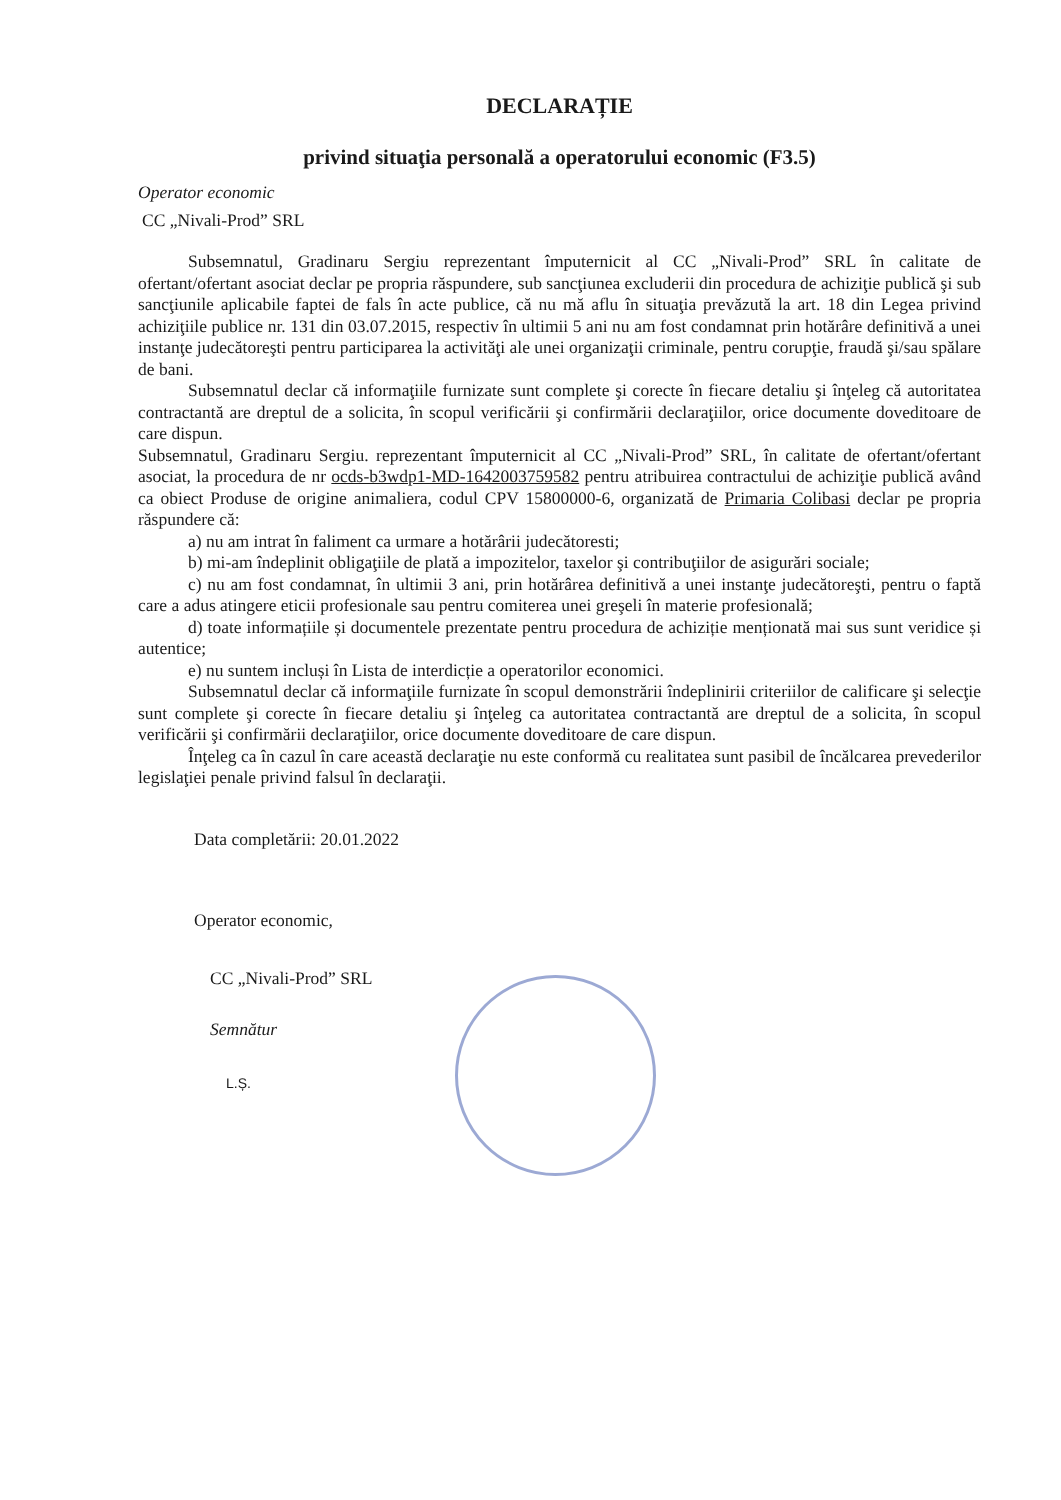DECLARAȚIE
privind situaţia personală a operatorului economic (F3.5)
Operator economic
CC „Nivali-Prod” SRL
Subsemnatul, Gradinaru Sergiu reprezentant împuternicit al CC „Nivali-Prod” SRL în calitate de ofertant/ofertant asociat declar pe propria răspundere, sub sancţiunea excluderii din procedura de achiziţie publică şi sub sancţiunile aplicabile faptei de fals în acte publice, că nu mă aflu în situaţia prevăzută la art. 18 din Legea privind achiziţiile publice nr. 131 din 03.07.2015, respectiv în ultimii 5 ani nu am fost condamnat prin hotărâre definitivă a unei instanţe judecătoreşti pentru participarea la activităţi ale unei organizaţii criminale, pentru corupţie, fraudă şi/sau spălare de bani.
Subsemnatul declar că informaţiile furnizate sunt complete şi corecte în fiecare detaliu şi înţeleg că autoritatea contractantă are dreptul de a solicita, în scopul verificării şi confirmării declaraţiilor, orice documente doveditoare de care dispun.
Subsemnatul, Gradinaru Sergiu. reprezentant împuternicit al CC „Nivali-Prod” SRL, în calitate de ofertant/ofertant asociat, la procedura de nr ocds-b3wdp1-MD-1642003759582 pentru atribuirea contractului de achiziţie publică având ca obiect Produse de origine animaliera, codul CPV 15800000-6, organizată de Primaria Colibasi declar pe propria răspundere că:
a) nu am intrat în faliment ca urmare a hotărârii judecătoresti;
b) mi-am îndeplinit obligaţiile de plată a impozitelor, taxelor şi contribuţiilor de asigurări sociale;
c) nu am fost condamnat, în ultimii 3 ani, prin hotărârea definitivă a unei instanţe judecătoreşti, pentru o faptă care a adus atingere eticii profesionale sau pentru comiterea unei greşeli în materie profesională;
d) toate informațiile și documentele prezentate pentru procedura de achiziție menționată mai sus sunt veridice și autentice;
e) nu suntem incluși în Lista de interdicție a operatorilor economici.
Subsemnatul declar că informaţiile furnizate în scopul demonstrării îndeplinirii criteriilor de calificare şi selecţie sunt complete şi corecte în fiecare detaliu şi înţeleg ca autoritatea contractantă are dreptul de a solicita, în scopul verificării şi confirmării declaraţiilor, orice documente doveditoare de care dispun.
Înţeleg ca în cazul în care această declaraţie nu este conformă cu realitatea sunt pasibil de încălcarea prevederilor legislaţiei penale privind falsul în declaraţii.
Data completării: 20.01.2022
Operator economic,
CC „Nivali-Prod” SRL
Semnătur
L.Ș.